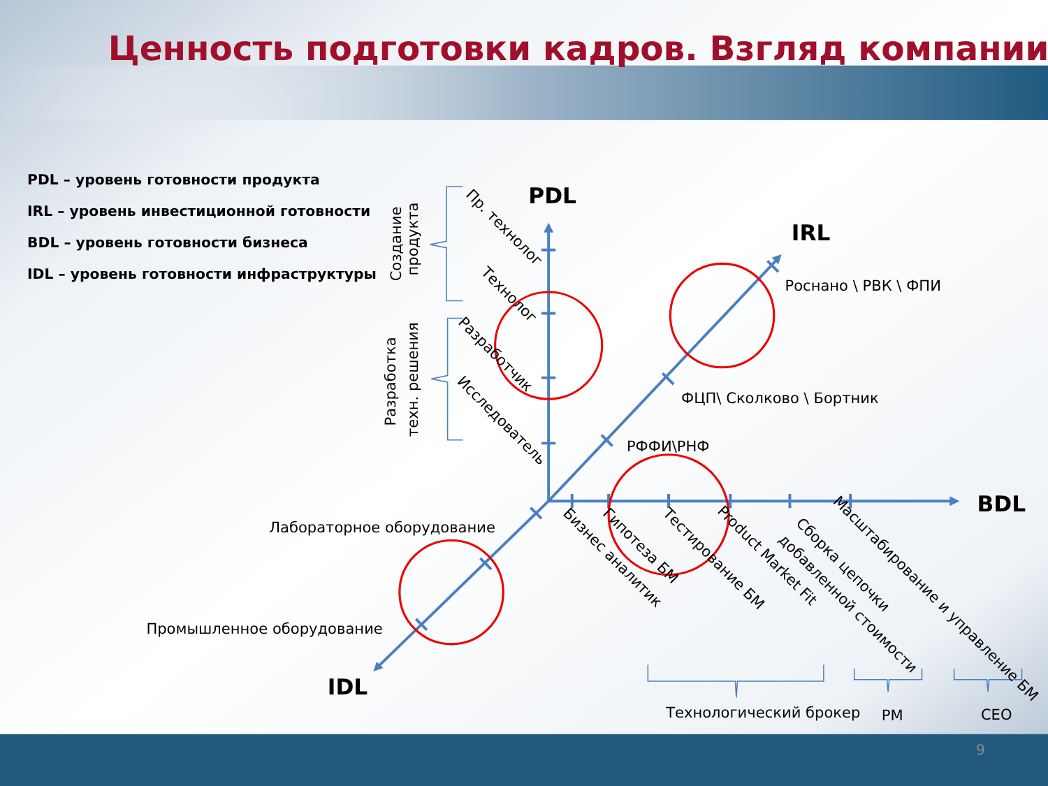Ценность подготовки кадров. Взгляд компании
PDL – уровень готовности продукта
IRL – уровень инвестиционной готовности
BDL – уровень готовности бизнеса
IDL – уровень готовности инфраструктуры
PDL
IRL
BDL
IDL
Создание
продукта
Разработка
техн. решения
Пр. технолог
Технолог
Разработчик
Исследователь
Роснано \ РВК \ ФПИ
ФЦП\ Сколково \ Бортник
РФФИ\РНФ
Лабораторное оборудование
Промышленное оборудование
Бизнес аналитик
Гипотеза БМ
Тестирование БМ
Product Market Fit
Сборка цепочки
добавленной стоимости
Масштабирование и управление БМ
Технологический брокер
PM
CEO
9